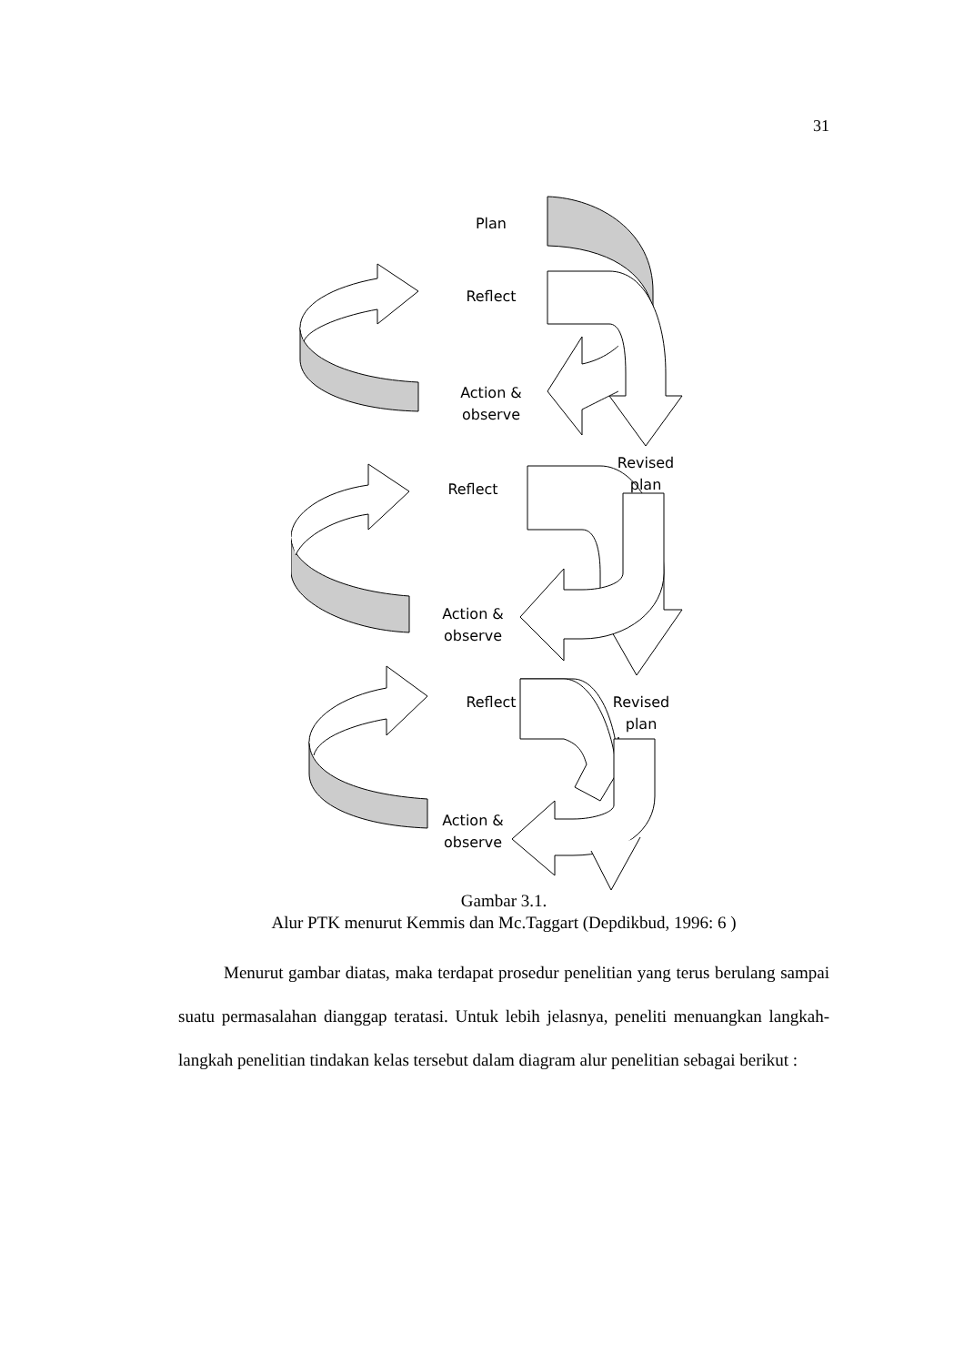31
Plan
Reflect
Action &
observe
Revised
plan
Reflect
Action &
observe
Reflect
Revised
plan
Action &
observe
Gambar 3.1.
Alur PTK menurut Kemmis dan Mc.Taggart (Depdikbud, 1996: 6 )
Menurut gambar diatas, maka terdapat prosedur penelitian yang terus berulang sampai suatu permasalahan dianggap teratasi. Untuk lebih jelasnya, peneliti menuangkan langkah-langkah penelitian tindakan kelas tersebut dalam diagram alur penelitian sebagai berikut :